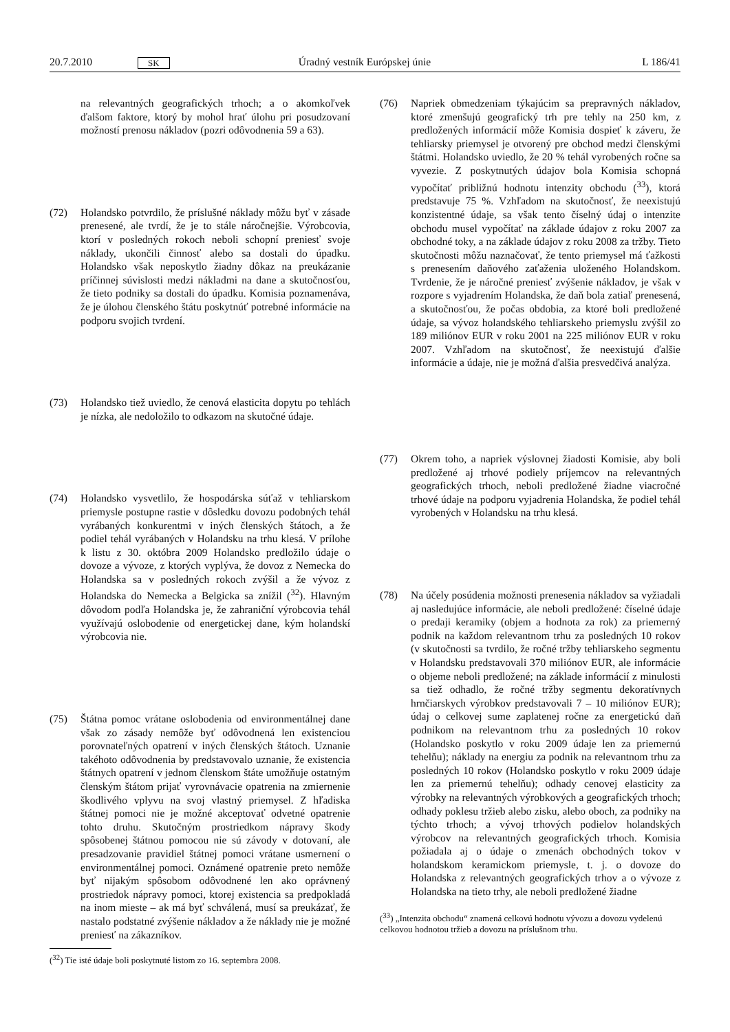20.7.2010 SK Úradný vestník Európskej únie L 186/41
na relevantných geografických trhoch; a o akomkoľvek ďalšom faktore, ktorý by mohol hrať úlohu pri posudzovaní možností prenosu nákladov (pozri odôvodnenia 59 a 63).
(72) Holandsko potvrdilo, že príslušné náklady môžu byť v zásade prenesené, ale tvrdí, že je to stále náročnejšie. Výrobcovia, ktorí v posledných rokoch neboli schopní preniesť svoje náklady, ukončili činnosť alebo sa dostali do úpadku. Holandsko však neposkytlo žiadny dôkaz na preukázanie príčinnej súvislosti medzi nákladmi na dane a skutočnosťou, že tieto podniky sa dostali do úpadku. Komisia poznamenáva, že je úlohou členského štátu poskytnúť potrebné informácie na podporu svojich tvrdení.
(73) Holandsko tiež uviedlo, že cenová elasticita dopytu po tehlách je nízka, ale nedoložilo to odkazom na skutočné údaje.
(74) Holandsko vysvetlilo, že hospodárska súťaž v tehliarskom priemysle postupne rastie v dôsledku dovozu podobných tehál vyrábaných konkurentmi v iných členských štátoch, a že podiel tehál vyrábaných v Holandsku na trhu klesá. V prílohe k listu z 30. októbra 2009 Holandsko predložilo údaje o dovoze a vývoze, z ktorých vyplýva, že dovoz z Nemecka do Holandska sa v posledných rokoch zvýšil a že vývoz z Holandska do Nemecka a Belgicka sa znížil (<sup>32</sup>). Hlavným dôvodom podľa Holandska je, že zahraniční výrobcovia tehál využívajú oslobodenie od energetickej dane, kým holandskí výrobcovia nie.
(75) Štátna pomoc vrátane oslobodenia od environmentálnej dane však zo zásady nemôže byť odôvodnená len existenciou porovnateľných opatrení v iných členských štátoch. Uznanie takéhoto odôvodnenia by predstavovalo uznanie, že existencia štátnych opatrení v jednom členskom štáte umožňuje ostatným členským štátom prijať vyrovnávacie opatrenia na zmiernenie škodlivého vplyvu na svoj vlastný priemysel. Z hľadiska štátnej pomoci nie je možné akceptovať odvetné opatrenie tohto druhu. Skutočným prostriedkom nápravy škody spôsobenej štátnou pomocou nie sú závody v dotovaní, ale presadzovanie pravidiel štátnej pomoci vrátane usmernení o environmentálnej pomoci. Oznámené opatrenie preto nemôže byť nijakým spôsobom odôvodnené len ako oprávnený prostriedok nápravy pomoci, ktorej existencia sa predpokladá na inom mieste – ak má byť schválená, musí sa preukázať, že nastalo podstatné zvýšenie nákladov a že náklady nie je možné preniesť na zákazníkov.
(<sup>32</sup>) Tie isté údaje boli poskytnuté listom zo 16. septembra 2008.
(76) Napriek obmedzeniam týkajúcim sa prepravných nákladov, ktoré zmenšujú geografický trh pre tehly na 250 km, z predložených informácií môže Komisia dospieť k záveru, že tehliarsky priemysel je otvorený pre obchod medzi členskými štátmi. Holandsko uviedlo, že 20 % tehál vyrobených ročne sa vyvezie. Z poskytnutých údajov bola Komisia schopná vypočítať približnú hodnotu intenzity obchodu (<sup>33</sup>), ktorá predstavuje 75 %. Vzhľadom na skutočnosť, že neexistujú konzistentné údaje, sa však tento číselný údaj o intenzite obchodu musel vypočítať na základe údajov z roku 2007 za obchodné toky, a na základe údajov z roku 2008 za tržby. Tieto skutočnosti môžu naznačovať, že tento priemysel má ťažkosti s prenesením daňového zaťaženia uloženého Holandskom. Tvrdenie, že je náročné preniesť zvýšenie nákladov, je však v rozpore s vyjadrením Holandska, že daň bola zatiaľ prenesená, a skutočnosťou, že počas obdobia, za ktoré boli predložené údaje, sa vývoz holandského tehliarskeho priemyslu zvýšil zo 189 miliónov EUR v roku 2001 na 225 miliónov EUR v roku 2007. Vzhľadom na skutočnosť, že neexistujú ďalšie informácie a údaje, nie je možná ďalšia presvedčivá analýza.
(77) Okrem toho, a napriek výslovnej žiadosti Komisie, aby boli predložené aj trhové podiely príjemcov na relevantných geografických trhoch, neboli predložené žiadne viacročné trhové údaje na podporu vyjadrenia Holandska, že podiel tehál vyrobených v Holandsku na trhu klesá.
(78) Na účely posúdenia možnosti prenesenia nákladov sa vyžiadali aj nasledujúce informácie, ale neboli predložené: číselné údaje o predaji keramiky (objem a hodnota za rok) za priemerný podnik na každom relevantnom trhu za posledných 10 rokov (v skutočnosti sa tvrdilo, že ročné tržby tehliarskeho segmentu v Holandsku predstavovali 370 miliónov EUR, ale informácie o objeme neboli predložené; na základe informácií z minulosti sa tiež odhadlo, že ročné tržby segmentu dekoratívnych hrnčiarskych výrobkov predstavovali 7 – 10 miliónov EUR); údaj o celkovej sume zaplatenej ročne za energetickú daň podnikom na relevantnom trhu za posledných 10 rokov (Holandsko poskytlo v roku 2009 údaje len za priemernú tehelňu); náklady na energiu za podnik na relevantnom trhu za posledných 10 rokov (Holandsko poskytlo v roku 2009 údaje len za priemernú tehelňu); odhady cenovej elasticity za výrobky na relevantných výrobkových a geografických trhoch; odhady poklesu tržieb alebo zisku, alebo oboch, za podniky na týchto trhoch; a vývoj trhových podielov holandských výrobcov na relevantných geografických trhoch. Komisia požiadala aj o údaje o zmenách obchodných tokov v holandskom keramickom priemysle, t. j. o dovoze do Holandska z relevantných geografických trhov a o vývoze z Holandska na tieto trhy, ale neboli predložené žiadne
(<sup>33</sup>) „Intenzita obchodu“ znamená celkovú hodnotu vývozu a dovozu vydelenú celkovou hodnotou tržieb a dovozu na príslušnom trhu.